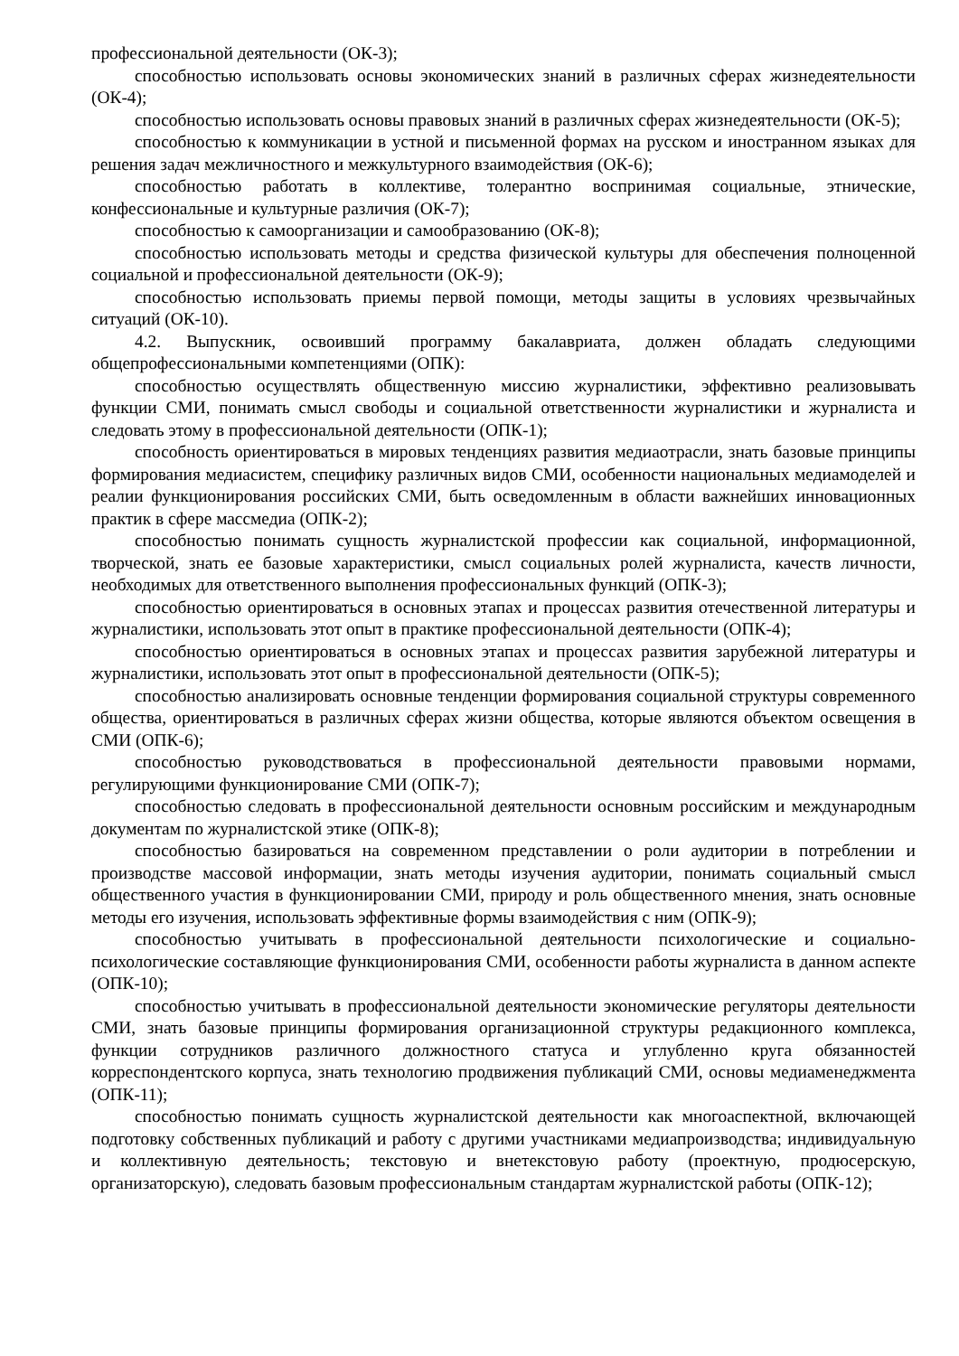профессиональной деятельности (ОК-3);
способностью использовать основы экономических знаний в различных сферах жизнедеятельности (ОК-4);
способностью использовать основы правовых знаний в различных сферах жизнедеятельности (ОК-5);
способностью к коммуникации в устной и письменной формах на русском и иностранном языках для решения задач межличностного и межкультурного взаимодействия (ОК-6);
способностью работать в коллективе, толерантно воспринимая социальные, этнические, конфессиональные и культурные различия (ОК-7);
способностью к самоорганизации и самообразованию (ОК-8);
способностью использовать методы и средства физической культуры для обеспечения полноценной социальной и профессиональной деятельности (ОК-9);
способностью использовать приемы первой помощи, методы защиты в условиях чрезвычайных ситуаций (ОК-10).
4.2. Выпускник, освоивший программу бакалавриата, должен обладать следующими общепрофессиональными компетенциями (ОПК):
способностью осуществлять общественную миссию журналистики, эффективно реализовывать функции СМИ, понимать смысл свободы и социальной ответственности журналистики и журналиста и следовать этому в профессиональной деятельности (ОПК-1);
способность ориентироваться в мировых тенденциях развития медиаотрасли, знать базовые принципы формирования медиасистем, специфику различных видов СМИ, особенности национальных медиамоделей и реалии функционирования российских СМИ, быть осведомленным в области важнейших инновационных практик в сфере массмедиа (ОПК-2);
способностью понимать сущность журналистской профессии как социальной, информационной, творческой, знать ее базовые характеристики, смысл социальных ролей журналиста, качеств личности, необходимых для ответственного выполнения профессиональных функций (ОПК-3);
способностью ориентироваться в основных этапах и процессах развития отечественной литературы и журналистики, использовать этот опыт в практике профессиональной деятельности (ОПК-4);
способностью ориентироваться в основных этапах и процессах развития зарубежной литературы и журналистики, использовать этот опыт в профессиональной деятельности (ОПК-5);
способностью анализировать основные тенденции формирования социальной структуры современного общества, ориентироваться в различных сферах жизни общества, которые являются объектом освещения в СМИ (ОПК-6);
способностью руководствоваться в профессиональной деятельности правовыми нормами, регулирующими функционирование СМИ (ОПК-7);
способностью следовать в профессиональной деятельности основным российским и международным документам по журналистской этике (ОПК-8);
способностью базироваться на современном представлении о роли аудитории в потреблении и производстве массовой информации, знать методы изучения аудитории, понимать социальный смысл общественного участия в функционировании СМИ, природу и роль общественного мнения, знать основные методы его изучения, использовать эффективные формы взаимодействия с ним (ОПК-9);
способностью учитывать в профессиональной деятельности психологические и социально-психологические составляющие функционирования СМИ, особенности работы журналиста в данном аспекте (ОПК-10);
способностью учитывать в профессиональной деятельности экономические регуляторы деятельности СМИ, знать базовые принципы формирования организационной структуры редакционного комплекса, функции сотрудников различного должностного статуса и углубленно круга обязанностей корреспондентского корпуса, знать технологию продвижения публикаций СМИ, основы медиаменеджмента (ОПК-11);
способностью понимать сущность журналистской деятельности как многоаспектной, включающей подготовку собственных публикаций и работу с другими участниками медиапроизводства; индивидуальную и коллективную деятельность; текстовую и внетекстовую работу (проектную, продюсерскую, организаторскую), следовать базовым профессиональным стандартам журналистской работы (ОПК-12);